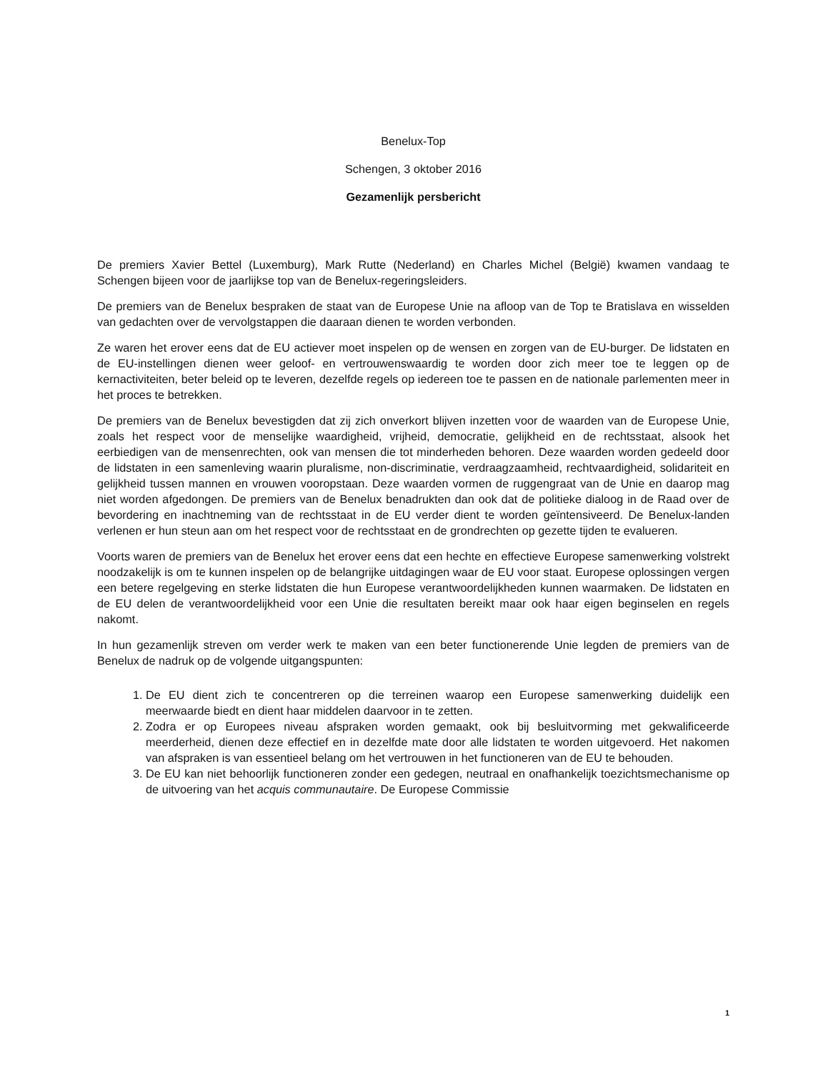Benelux-Top
Schengen, 3 oktober 2016
Gezamenlijk persbericht
De premiers Xavier Bettel (Luxemburg), Mark Rutte (Nederland) en Charles Michel (België) kwamen vandaag te Schengen bijeen voor de jaarlijkse top van de Benelux-regeringsleiders.
De premiers van de Benelux bespraken de staat van de Europese Unie na afloop van de Top te Bratislava en wisselden van gedachten over de vervolgstappen die daaraan dienen te worden verbonden.
Ze waren het erover eens dat de EU actiever moet inspelen op de wensen en zorgen van de EU-burger. De lidstaten en de EU-instellingen dienen weer geloof- en vertrouwenswaardig te worden door zich meer toe te leggen op de kernactiviteiten, beter beleid op te leveren, dezelfde regels op iedereen toe te passen en de nationale parlementen meer in het proces te betrekken.
De premiers van de Benelux bevestigden dat zij zich onverkort blijven inzetten voor de waarden van de Europese Unie, zoals het respect voor de menselijke waardigheid, vrijheid, democratie, gelijkheid en de rechtsstaat, alsook het eerbiedigen van de mensenrechten, ook van mensen die tot minderheden behoren. Deze waarden worden gedeeld door de lidstaten in een samenleving waarin pluralisme, non-discriminatie, verdraagzaamheid, rechtvaardigheid, solidariteit en gelijkheid tussen mannen en vrouwen vooropstaan. Deze waarden vormen de ruggengraat van de Unie en daarop mag niet worden afgedongen. De premiers van de Benelux benadrukten dan ook dat de politieke dialoog in de Raad over de bevordering en inachtneming van de rechtsstaat in de EU verder dient te worden geïntensiveerd. De Benelux-landen verlenen er hun steun aan om het respect voor de rechtsstaat en de grondrechten op gezette tijden te evalueren.
Voorts waren de premiers van de Benelux het erover eens dat een hechte en effectieve Europese samenwerking volstrekt noodzakelijk is om te kunnen inspelen op de belangrijke uitdagingen waar de EU voor staat. Europese oplossingen vergen een betere regelgeving en sterke lidstaten die hun Europese verantwoordelijkheden kunnen waarmaken. De lidstaten en de EU delen de verantwoordelijkheid voor een Unie die resultaten bereikt maar ook haar eigen beginselen en regels nakomt.
In hun gezamenlijk streven om verder werk te maken van een beter functionerende Unie legden de premiers van de Benelux de nadruk op de volgende uitgangspunten:
1. De EU dient zich te concentreren op die terreinen waarop een Europese samenwerking duidelijk een meerwaarde biedt en dient haar middelen daarvoor in te zetten.
2. Zodra er op Europees niveau afspraken worden gemaakt, ook bij besluitvorming met gekwalificeerde meerderheid, dienen deze effectief en in dezelfde mate door alle lidstaten te worden uitgevoerd. Het nakomen van afspraken is van essentieel belang om het vertrouwen in het functioneren van de EU te behouden.
3. De EU kan niet behoorlijk functioneren zonder een gedegen, neutraal en onafhankelijk toezichtsmechanisme op de uitvoering van het acquis communautaire. De Europese Commissie
1